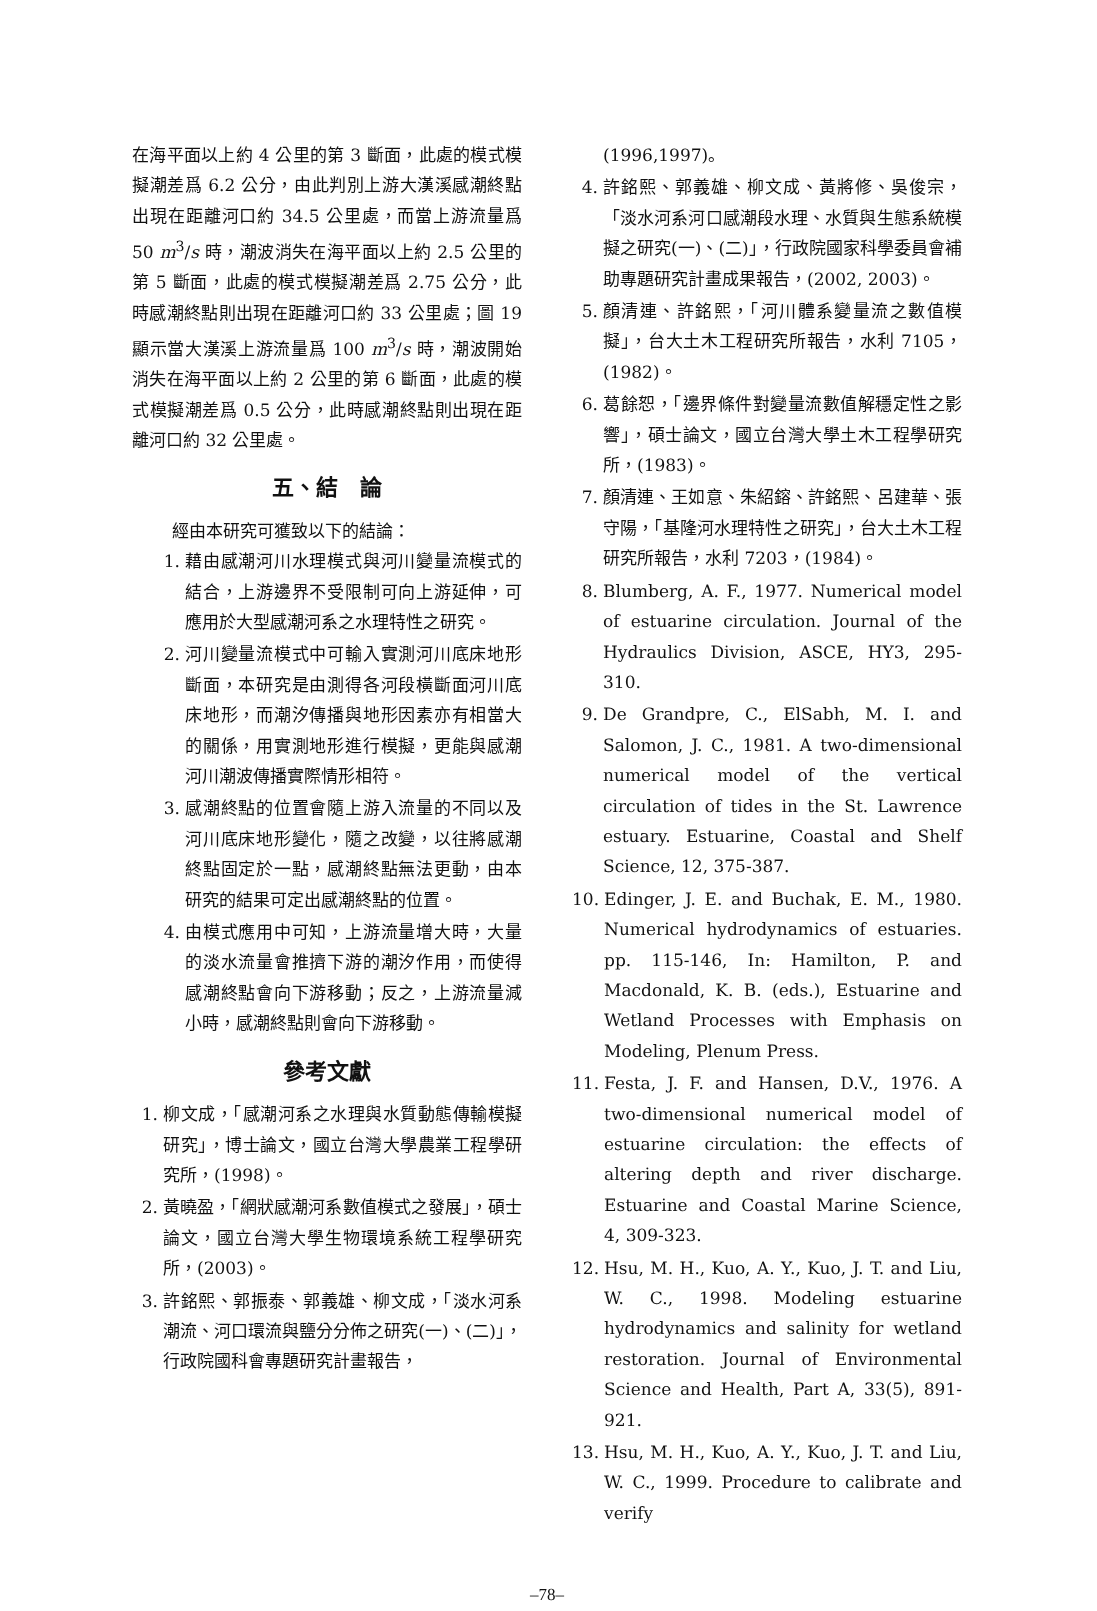在海平面以上約 4 公里的第 3 斷面，此處的模式模擬潮差爲 6.2 公分，由此判別上游大漢溪感潮終點出現在距離河口約 34.5 公里處，而當上游流量爲 50 m<sup>3</sup>/s 時，潮波消失在海平面以上約 2.5 公里的第 5 斷面，此處的模式模擬潮差爲 2.75 公分，此時感潮終點則出現在距離河口約 33 公里處；圖 19 顯示當大漢溪上游流量爲 100 m<sup>3</sup>/s 時，潮波開始消失在海平面以上約 2 公里的第 6 斷面，此處的模式模擬潮差爲 0.5 公分，此時感潮終點則出現在距離河口約 32 公里處。
五、結　論
經由本研究可獲致以下的結論：
1. 藉由感潮河川水理模式與河川變量流模式的結合，上游邊界不受限制可向上游延伸，可應用於大型感潮河系之水理特性之研究。
2. 河川變量流模式中可輸入實測河川底床地形斷面，本研究是由測得各河段橫斷面河川底床地形，而潮汐傳播與地形因素亦有相當大的關係，用實測地形進行模擬，更能與感潮河川潮波傳播實際情形相符。
3. 感潮終點的位置會隨上游入流量的不同以及河川底床地形變化，隨之改變，以往將感潮終點固定於一點，感潮終點無法更動，由本研究的結果可定出感潮終點的位置。
4. 由模式應用中可知，上游流量增大時，大量的淡水流量會推擠下游的潮汐作用，而使得感潮終點會向下游移動；反之，上游流量減小時，感潮終點則會向下游移動。
參考文獻
1. 柳文成，「感潮河系之水理與水質動態傳輸模擬研究」，博士論文，國立台灣大學農業工程學研究所，(1998)。
2. 黃曉盈，「網狀感潮河系數值模式之發展」，碩士論文，國立台灣大學生物環境系統工程學研究所，(2003)。
3. 許銘熙、郭振泰、郭義雄、柳文成，「淡水河系潮流、河口環流與鹽分分佈之研究(一)、(二)」，行政院國科會專題研究計畫報告，
(1996,1997)。
4. 許銘熙、郭義雄、柳文成、黃將修、吳俊宗，「淡水河系河口感潮段水理、水質與生態系統模擬之研究(一)、(二)」，行政院國家科學委員會補助專題研究計畫成果報告，(2002, 2003)。
5. 顏清連、許銘熙，「河川體系變量流之數值模擬」，台大土木工程研究所報告，水利 7105，(1982)。
6. 葛餘恕，「邊界條件對變量流數值解穩定性之影響」，碩士論文，國立台灣大學土木工程學研究所，(1983)。
7. 顏清連、王如意、朱紹鎔、許銘熙、呂建華、張守陽，「基隆河水理特性之研究」，台大土木工程研究所報告，水利 7203，(1984)。
8. Blumberg, A. F., 1977. Numerical model of estuarine circulation. Journal of the Hydraulics Division, ASCE, HY3, 295-310.
9. De Grandpre, C., ElSabh, M. I. and Salomon, J. C., 1981. A two-dimensional numerical model of the vertical circulation of tides in the St. Lawrence estuary. Estuarine, Coastal and Shelf Science, 12, 375-387.
10. Edinger, J. E. and Buchak, E. M., 1980. Numerical hydrodynamics of estuaries. pp. 115-146, In: Hamilton, P. and Macdonald, K. B. (eds.), Estuarine and Wetland Processes with Emphasis on Modeling, Plenum Press.
11. Festa, J. F. and Hansen, D.V., 1976. A two-dimensional numerical model of estuarine circulation: the effects of altering depth and river discharge. Estuarine and Coastal Marine Science, 4, 309-323.
12. Hsu, M. H., Kuo, A. Y., Kuo, J. T. and Liu, W. C., 1998. Modeling estuarine hydrodynamics and salinity for wetland restoration. Journal of Environmental Science and Health, Part A, 33(5), 891-921.
13. Hsu, M. H., Kuo, A. Y., Kuo, J. T. and Liu, W. C., 1999. Procedure to calibrate and verify
–78–